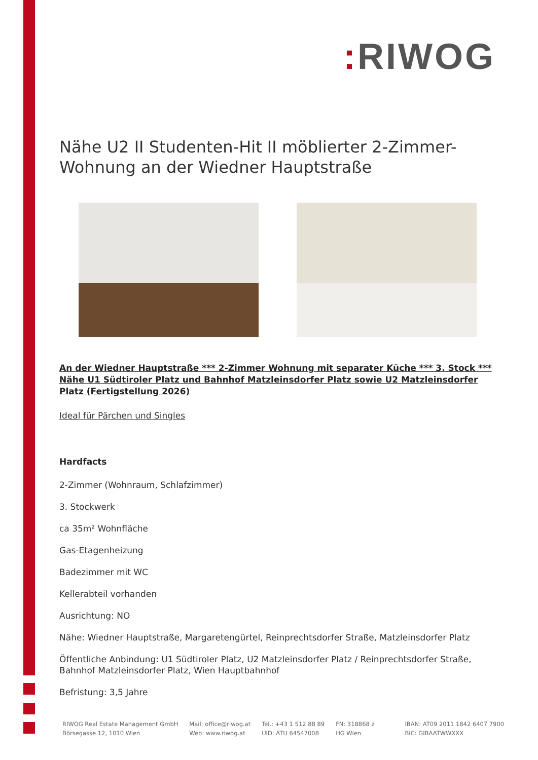: RIWOG
Nähe U2 II Studenten-Hit II möblierter 2-Zimmer-Wohnung an der Wiedner Hauptstraße
An der Wiedner Hauptstraße *** 2-Zimmer Wohnung mit separater Küche *** 3. Stock *** Nähe U1 Südtiroler Platz und Bahnhof Matzleinsdorfer Platz sowie U2 Matzleinsdorfer Platz (Fertigstellung 2026)
Ideal für Pärchen und Singles
Hardfacts
2-Zimmer (Wohnraum, Schlafzimmer)
3. Stockwerk
ca 35m² Wohnfläche
Gas-Etagenheizung
Badezimmer mit WC
Kellerabteil vorhanden
Ausrichtung: NO
Nähe: Wiedner Hauptstraße, Margaretengürtel, Reinprechtsdorfer Straße, Matzleinsdorfer Platz
Öffentliche Anbindung: U1 Südtiroler Platz, U2 Matzleinsdorfer Platz / Reinprechtsdorfer Straße, Bahnhof Matzleinsdorfer Platz, Wien Hauptbahnhof
Befristung: 3,5 Jahre
RIWOG Real Estate Management GmbH
Börsegasse 12, 1010 Wien
Mail: office@riwog.at
Web: www.riwog.at
Tel.: +43 1 512 88 89
UID: ATU 64547008
FN: 318868 z
HG Wien
IBAN: AT09 2011 1842 6407 7900
BIC: GIBAATWWXXX